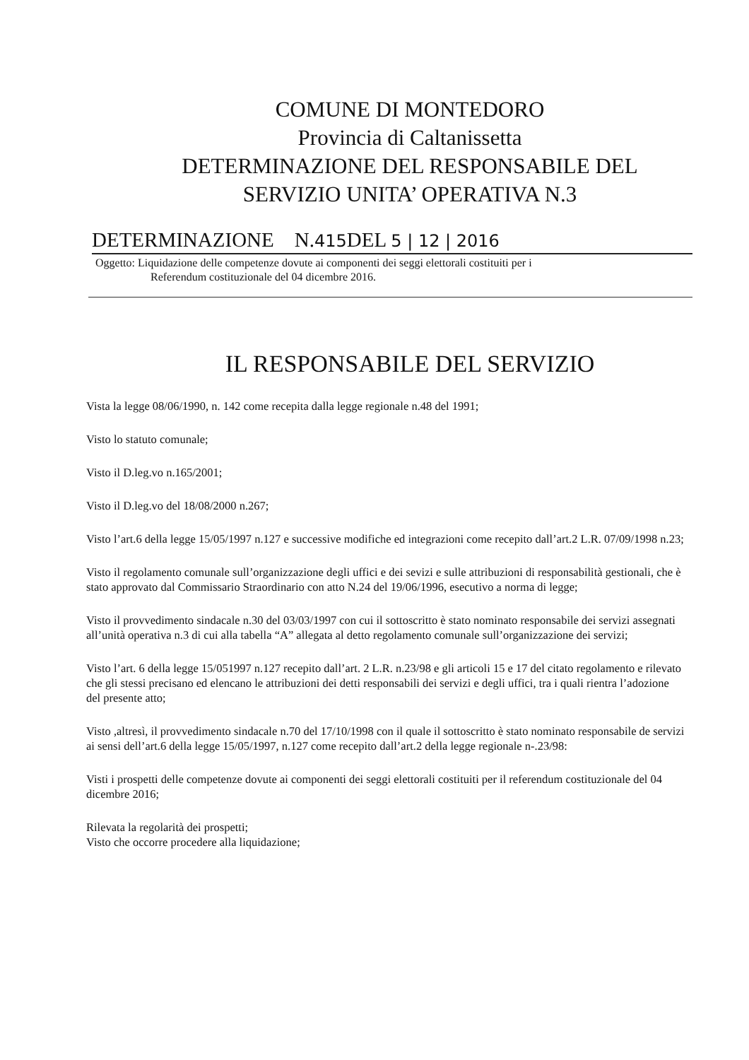COMUNE DI MONTEDORO
Provincia di Caltanissetta
DETERMINAZIONE DEL RESPONSABILE DEL
SERVIZIO UNITA’ OPERATIVA N.3
DETERMINAZIONE N.415 DEL 5 | 12 | 2016
Oggetto: Liquidazione delle competenze dovute ai componenti dei seggi elettorali costituiti per i
Referendum costituzionale del 04 dicembre 2016.
IL RESPONSABILE DEL SERVIZIO
Vista la legge 08/06/1990, n. 142 come recepita dalla legge regionale n.48 del 1991;
Visto lo statuto comunale;
Visto il D.leg.vo n.165/2001;
Visto il D.leg.vo del 18/08/2000 n.267;
Visto l’art.6 della legge 15/05/1997 n.127 e successive modifiche ed integrazioni come recepito dall’art.2 L.R. 07/09/1998 n.23;
Visto il regolamento comunale sull’organizzazione degli uffici e dei sevizi e sulle attribuzioni di responsabilità gestionali, che è stato approvato dal Commissario Straordinario con atto N.24 del 19/06/1996, esecutivo a norma di legge;
Visto il provvedimento sindacale n.30 del 03/03/1997 con cui il sottoscritto è stato nominato responsabile dei servizi assegnati all’unità operativa n.3 di cui alla tabella “A” allegata al detto regolamento comunale sull’organizzazione dei servizi;
Visto l’art. 6 della legge 15/051997 n.127 recepito dall’art. 2 L.R. n.23/98 e gli articoli 15 e 17 del citato regolamento e rilevato che gli stessi precisano ed elencano le attribuzioni dei detti responsabili dei servizi e degli uffici, tra i quali rientra l’adozione del presente atto;
Visto ,altresì, il provvedimento sindacale n.70 del 17/10/1998 con il quale il sottoscritto è stato nominato responsabile de servizi ai sensi dell’art.6 della legge 15/05/1997, n.127 come recepito dall’art.2 della legge regionale n-.23/98:
Visti i prospetti delle competenze dovute ai componenti dei seggi elettorali costituiti per il referendum costituzionale del 04 dicembre 2016;
Rilevata la regolarità dei prospetti;
Visto che occorre procedere alla liquidazione;